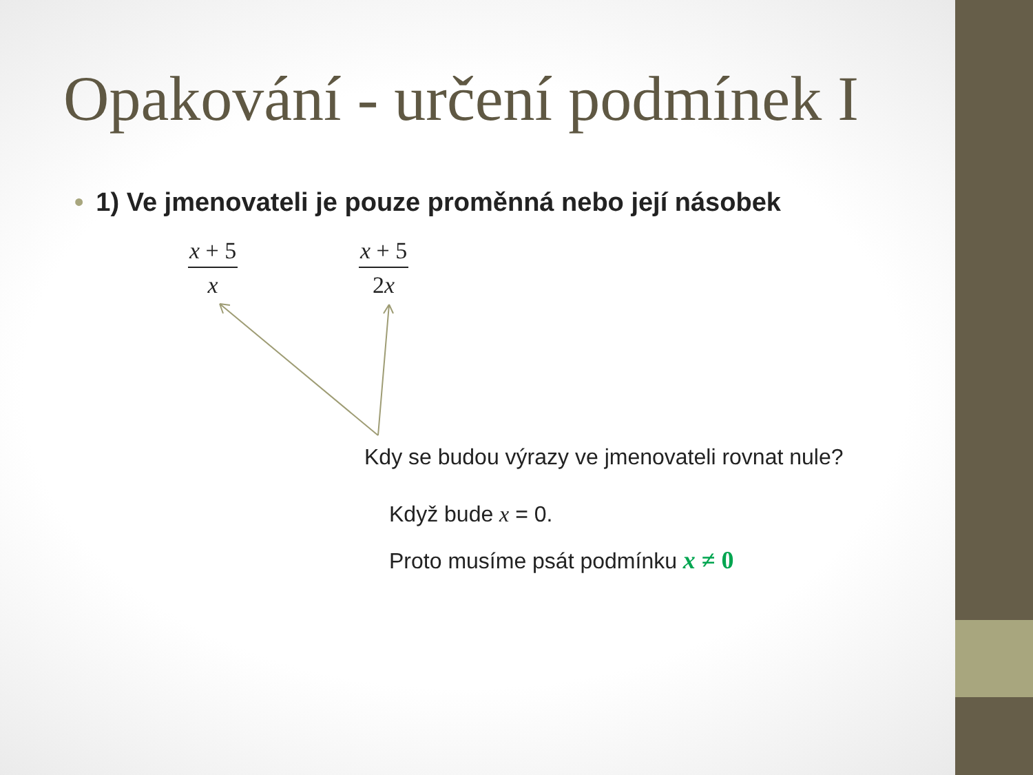Opakování - určení podmínek I
• 1) Ve jmenovateli je pouze proměnná nebo její násobek
x + 5
x
x + 5
2x
Kdy se budou výrazy ve jmenovateli rovnat nule?
Když bude x = 0.
Proto musíme psát podmínku x ≠ 0